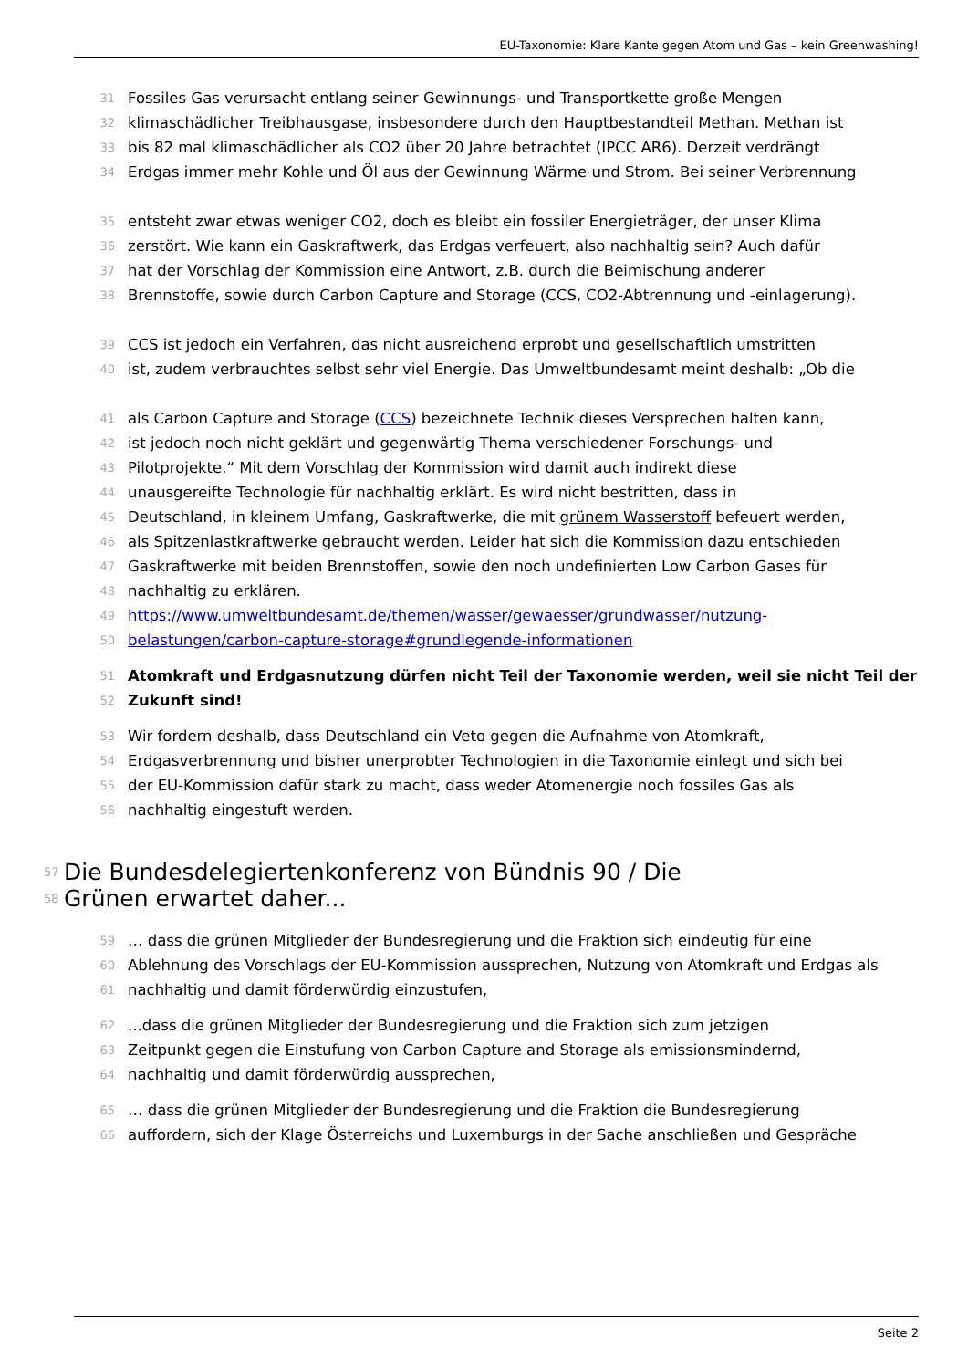EU-Taxonomie: Klare Kante gegen Atom und Gas – kein Greenwashing!
31 Fossiles Gas verursacht entlang seiner Gewinnungs- und Transportkette große Mengen
32 klimaschädlicher Treibhausgase, insbesondere durch den Hauptbestandteil Methan. Methan ist
33 bis 82 mal klimaschädlicher als CO2 über 20 Jahre betrachtet (IPCC AR6). Derzeit verdrängt
34 Erdgas immer mehr Kohle und Öl aus der Gewinnung Wärme und Strom. Bei seiner Verbrennung
35 entsteht zwar etwas weniger CO2, doch es bleibt ein fossiler Energieträger, der unser Klima
36 zerstört. Wie kann ein Gaskraftwerk, das Erdgas verfeuert, also nachhaltig sein? Auch dafür
37 hat der Vorschlag der Kommission eine Antwort, z.B. durch die Beimischung anderer
38 Brennstoffe, sowie durch Carbon Capture and Storage (CCS, CO2-Abtrennung und -einlagerung).
39 CCS ist jedoch ein Verfahren, das nicht ausreichend erprobt und gesellschaftlich umstritten
40 ist, zudem verbrauchtes selbst sehr viel Energie. Das Umweltbundesamt meint deshalb: „Ob die
41 als Carbon Capture and Storage (CCS) bezeichnete Technik dieses Versprechen halten kann,
42 ist jedoch noch nicht geklärt und gegenwärtig Thema verschiedener Forschungs- und
43 Pilotprojekte.“ Mit dem Vorschlag der Kommission wird damit auch indirekt diese
44 unausgereifte Technologie für nachhaltig erklärt. Es wird nicht bestritten, dass in
45 Deutschland, in kleinem Umfang, Gaskraftwerke, die mit grünem Wasserstoff befeuert werden,
46 als Spitzenlastkraftwerke gebraucht werden. Leider hat sich die Kommission dazu entschieden
47 Gaskraftwerke mit beiden Brennstoffen, sowie den noch undefinierten Low Carbon Gases für
48 nachhaltig zu erklären.
49 https://www.umweltbundesamt.de/themen/wasser/gewaesser/grundwasser/nutzung-
50 belastungen/carbon-capture-storage#grundlegende-informationen
51 Atomkraft und Erdgasnutzung dürfen nicht Teil der Taxonomie werden, weil sie nicht Teil der
52 Zukunft sind!
53 Wir fordern deshalb, dass Deutschland ein Veto gegen die Aufnahme von Atomkraft,
54 Erdgasverbrennung und bisher unerprobter Technologien in die Taxonomie einlegt und sich bei
55 der EU-Kommission dafür stark zu macht, dass weder Atomenergie noch fossiles Gas als
56 nachhaltig eingestuft werden.
57
58 Die Bundesdelegiertenkonferenz von Bündnis 90 / Die
Grünen erwartet daher...
59 … dass die grünen Mitglieder der Bundesregierung und die Fraktion sich eindeutig für eine
60 Ablehnung des Vorschlags der EU-Kommission aussprechen, Nutzung von Atomkraft und Erdgas als
61 nachhaltig und damit förderwürdig einzustufen,
62...dass die grünen Mitglieder der Bundesregierung und die Fraktion sich zum jetzigen
63 Zeitpunkt gegen die Einstufung von Carbon Capture and Storage als emissionsmindernd,
64 nachhaltig und damit förderwürdig aussprechen,
65 … dass die grünen Mitglieder der Bundesregierung und die Fraktion die Bundesregierung
66 auffordern, sich der Klage Österreichs und Luxemburgs in der Sache anschließen und Gespräche
Seite 2